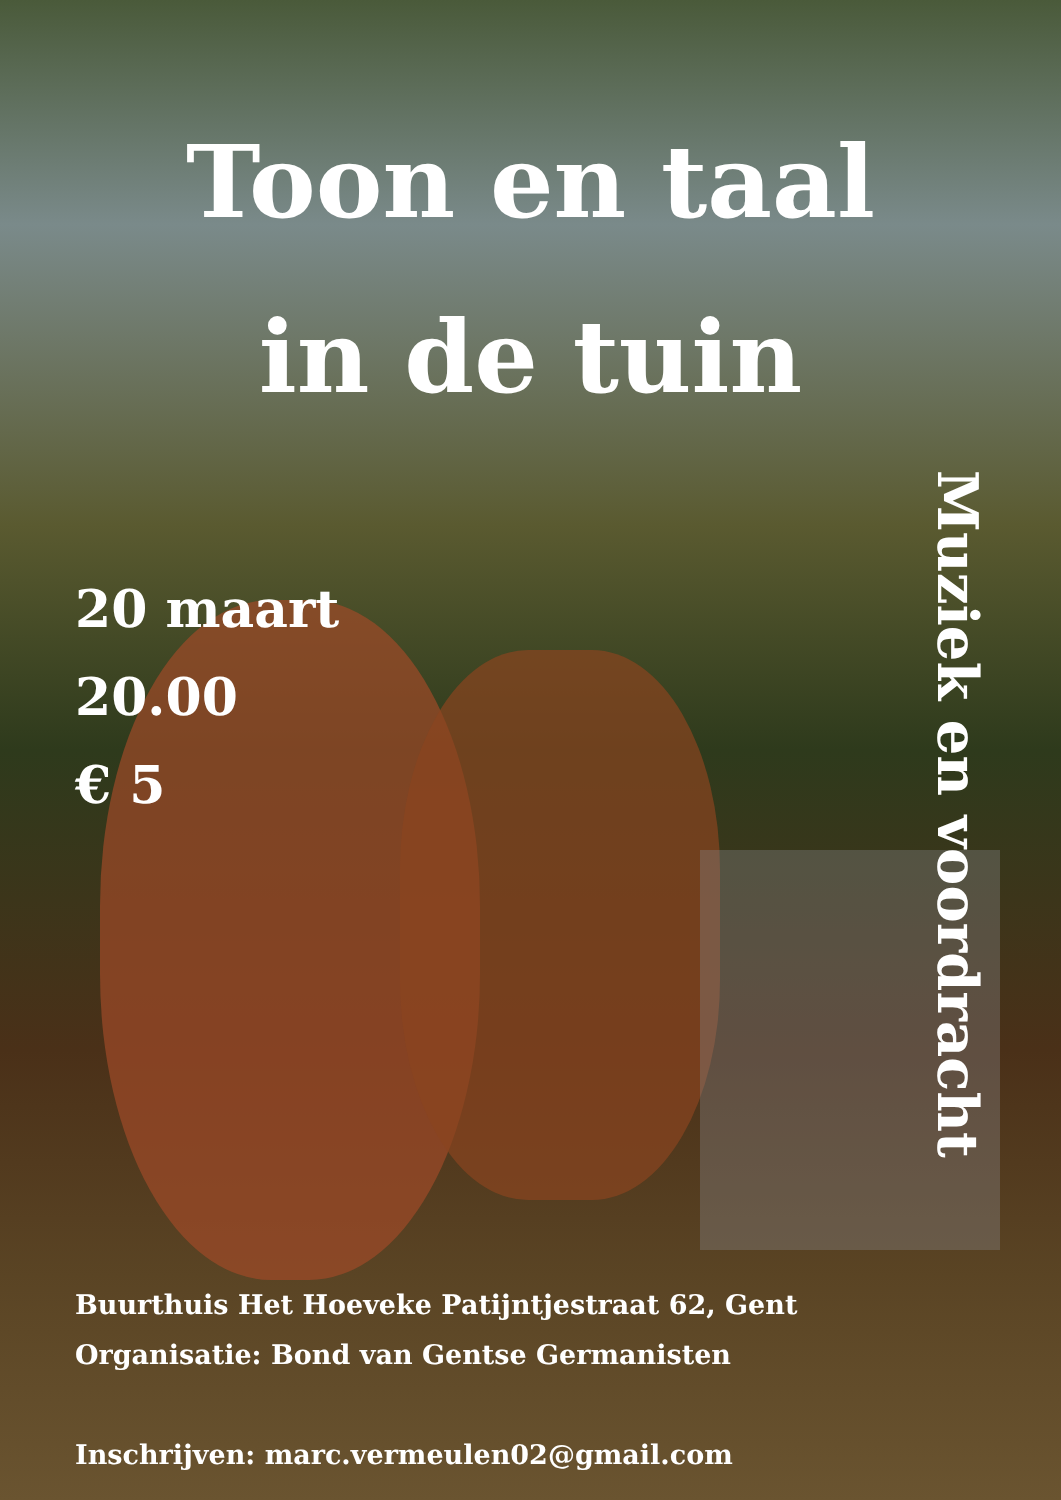Toon en taal
in de tuin
20 maart
20.00
€ 5
Muziek en voordracht
Buurthuis Het Hoeveke Patijntjestraat 62, Gent
Organisatie: Bond van Gentse Germanisten
Inschrijven: marc.vermeulen02@gmail.com